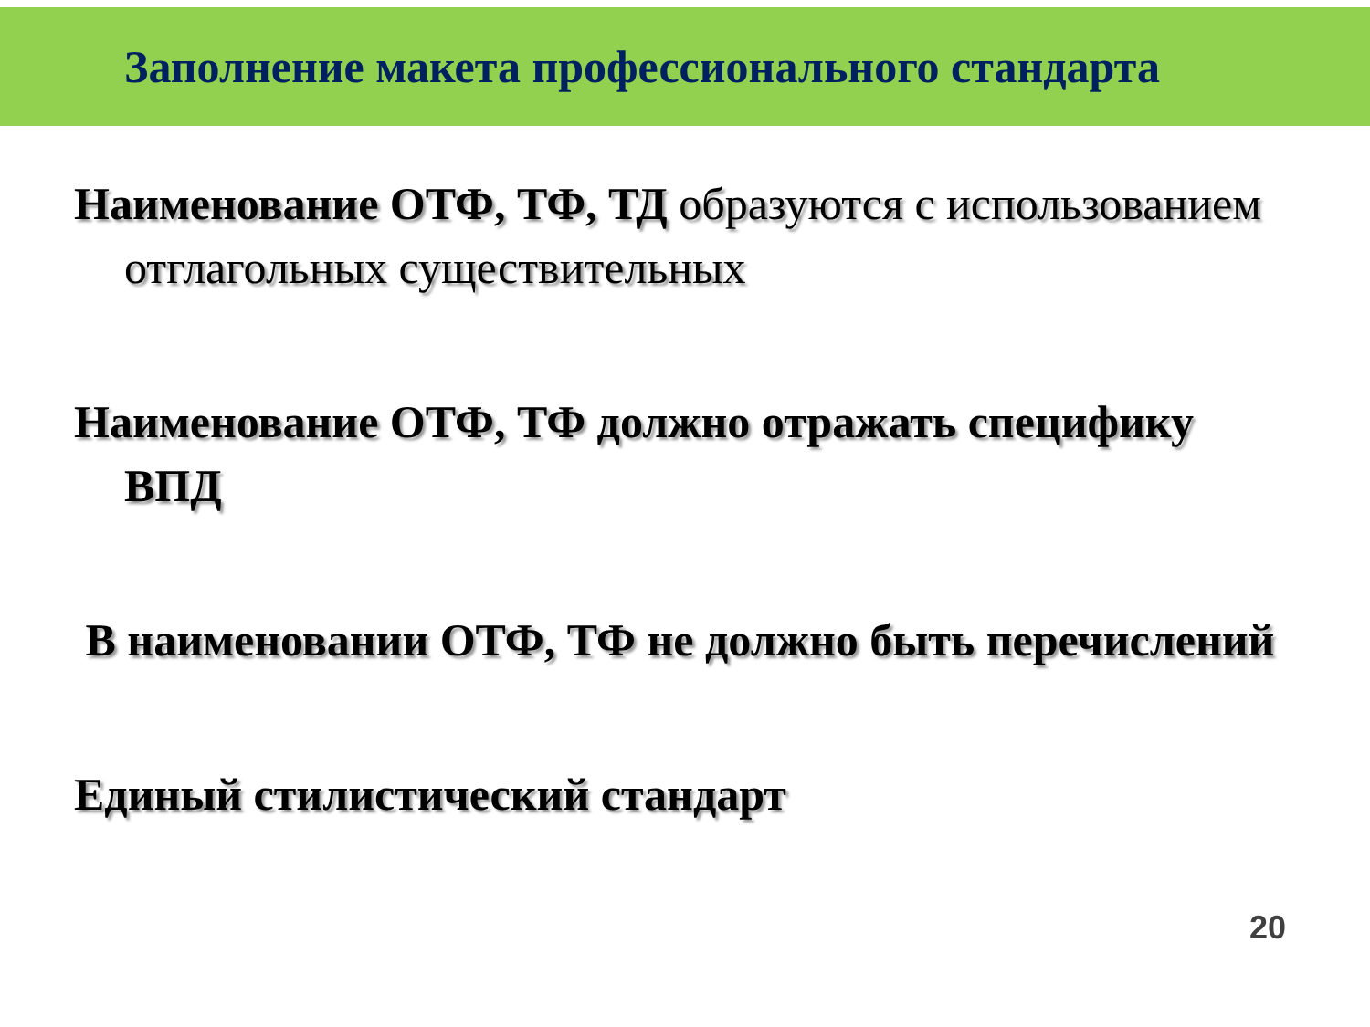Заполнение макета профессионального стандарта
Наименование ОТФ, ТФ, ТД образуются с использованием отглагольных существительных
Наименование ОТФ, ТФ должно отражать специфику ВПД
В наименовании ОТФ, ТФ не должно быть перечислений
Единый стилистический стандарт
20